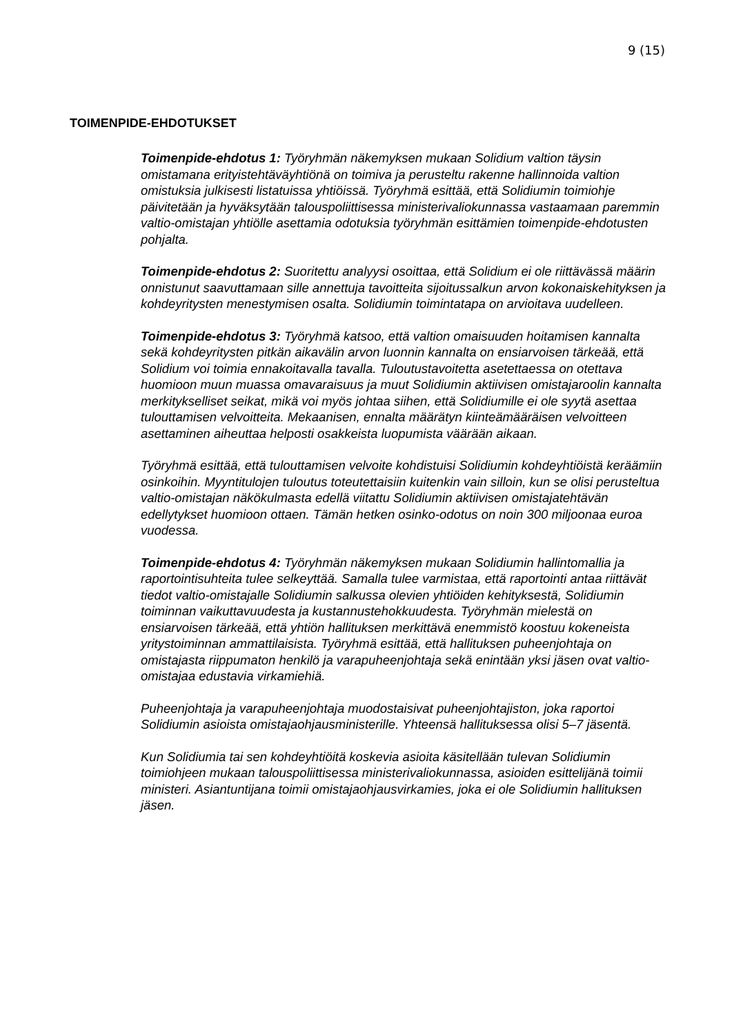9 (15)
TOIMENPIDE-EHDOTUKSET
Toimenpide-ehdotus 1: Työryhmän näkemyksen mukaan Solidium valtion täysin omistamana erityistehtäväyhtiönä on toimiva ja perusteltu rakenne hallinnoida valtion omistuksia julkisesti listatuissa yhtiöissä. Työryhmä esittää, että Solidiumin toimiohje päivitetään ja hyväksytään talouspoliittisessa ministerivaliokunnassa vastaamaan paremmin valtio-omistajan yhtiölle asettamia odotuksia työryhmän esittämien toimenpide-ehdotusten pohjalta.
Toimenpide-ehdotus 2: Suoritettu analyysi osoittaa, että Solidium ei ole riittävässä määrin onnistunut saavuttamaan sille annettuja tavoitteita sijoitussalkun arvon kokonaiskehityksen ja kohdeyritysten menestymisen osalta. Solidiumin toimintatapa on arvioitava uudelleen.
Toimenpide-ehdotus 3: Työryhmä katsoo, että valtion omaisuuden hoitamisen kannalta sekä kohdeyritysten pitkän aikavälin arvon luonnin kannalta on ensiarvoisen tärkeää, että Solidium voi toimia ennakoitavalla tavalla. Tuloutustavoitetta asetettaessa on otettava huomioon muun muassa omavaraisuus ja muut Solidiumin aktiivisen omistajaroolin kannalta merkitykselliset seikat, mikä voi myös johtaa siihen, että Solidiumille ei ole syytä asettaa tulouttamisen velvoitteita. Mekaanisen, ennalta määrätyn kiinteämääräisen velvoitteen asettaminen aiheuttaa helposti osakkeista luopumista väärään aikaan.
Työryhmä esittää, että tulouttamisen velvoite kohdistuisi Solidiumin kohdeyhtiöistä keräämiin osinkoihin. Myyntitulojen tuloutus toteutettaisiin kuitenkin vain silloin, kun se olisi perusteltua valtio-omistajan näkökulmasta edellä viitattu Solidiumin aktiivisen omistajatehtävän edellytykset huomioon ottaen. Tämän hetken osinko-odotus on noin 300 miljoonaa euroa vuodessa.
Toimenpide-ehdotus 4: Työryhmän näkemyksen mukaan Solidiumin hallintomallia ja raportointisuhteita tulee selkeyttää. Samalla tulee varmistaa, että raportointi antaa riittävät tiedot valtio-omistajalle Solidiumin salkussa olevien yhtiöiden kehityksestä, Solidiumin toiminnan vaikuttavuudesta ja kustannustehokkuudesta. Työryhmän mielestä on ensiarvoisen tärkeää, että yhtiön hallituksen merkittävä enemmistö koostuu kokeneista yritystoiminnan ammattilaisista. Työryhmä esittää, että hallituksen puheenjohtaja on omistajasta riippumaton henkilö ja varapuheenjohtaja sekä enintään yksi jäsen ovat valtio-omistajaa edustavia virkamiehiä.
Puheenjohtaja ja varapuheenjohtaja muodostaisivat puheenjohtajiston, joka raportoi Solidiumin asioista omistajaohjausministerille. Yhteensä hallituksessa olisi 5–7 jäsentä.
Kun Solidiumia tai sen kohdeyhtiöitä koskevia asioita käsitellään tulevan Solidiumin toimiohjeen mukaan talouspoliittisessa ministerivaliokunnassa, asioiden esittelijänä toimii ministeri. Asiantuntijana toimii omistajaohjausvirkamies, joka ei ole Solidiumin hallituksen jäsen.